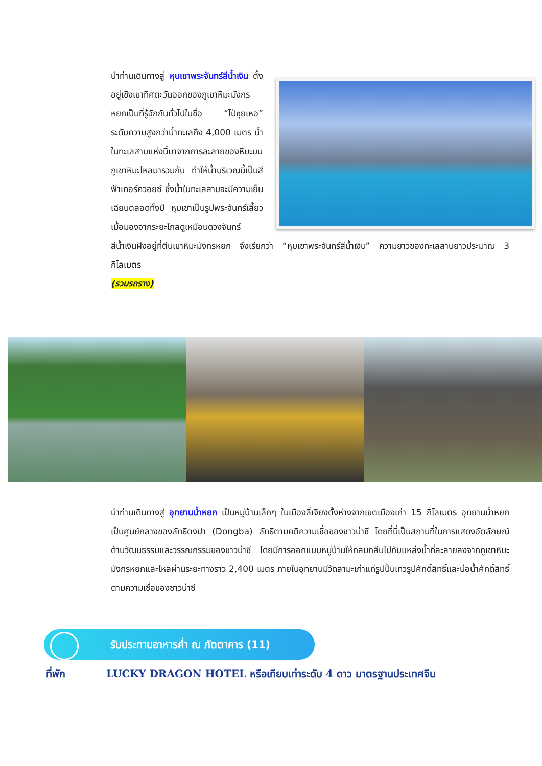นำท่านเดินทางสู่ หุบเขาพระจันทร์สีน้ำเงิน ตั้งอยู่เชิงเขาทิศตะวันออกของภูเขาหิมะมังกรหยกเป็นที่รู้จักกันทั่วไปในชื่อ “ไป๋ซุยเหอ” ระดับความสูงกว่าน้ำทะเลถึง 4,000 เมตร น้ำในทะเลสาบแห่งนี้มาจากการละลายของหิมะบนภูเขาหิมะไหลมารวมกัน ทำให้น้ำบริเวณนี้เป็นสีฟ้าเทอร์ควอยซ์ ซึ่งน้ำในทะเลสาบจะมีความเย็นเฉียบตลอดทั้งปี หุบเขาเป็นรูปพระจันทร์เสี้ยว เมื่อมองจากระยะไกลดูเหมือนดวงจันทร์สีน้ำเงินฝังอยู่ที่ตีนเขาหิมะมังกรหยก จึงเรียกว่า “หุบเขาพระจันทร์สีน้ำเงิน” ความยาวของทะเลสาบยาวประมาณ 3 กิโลเมตร
(รวมรถราง)
นำท่านเดินทางสู่ อุทยานน้ำหยก เป็นหมู่บ้านเล็กๆ ในเมืองลี่เจียงตั้งห่างจากเขตเมืองเก่า 15 กิโลเมตร อุทยานน้ำหยกเป็นศูนย์กลางของลัทธิตงปา (Dongba) ลัทธิตามคติความเชื่อของชาวน่าซี โดยที่นี่เป็นสถานที่ในการแสดงอัตลักษณ์ด้านวัฒนธรรมและวรรณกรรมของชาวน่าซี โดยมีการออกแบบหมู่บ้านให้กลมกลืนไปกับแหล่งน้ำที่ละลายลงจากภูเขาหิมะมังกรหยกและไหลผ่านระยะทางราว 2,400 เมตร ภายในอุทยานมีวัดลามะเก่าแก่รูปปั้นเทวรูปศักดิ์สิทธิ์และบ่อน้ำศักดิ์สิทธิ์ตามความเชื่อของชาวน่าซี
รับประทานอาหารค่ำ ณ ภัตตาคาร (11)
ที่พัก LUCKY DRAGON HOTEL หรือเทียบเท่าระดับ 4 ดาว มาตรฐานประเทศจีน